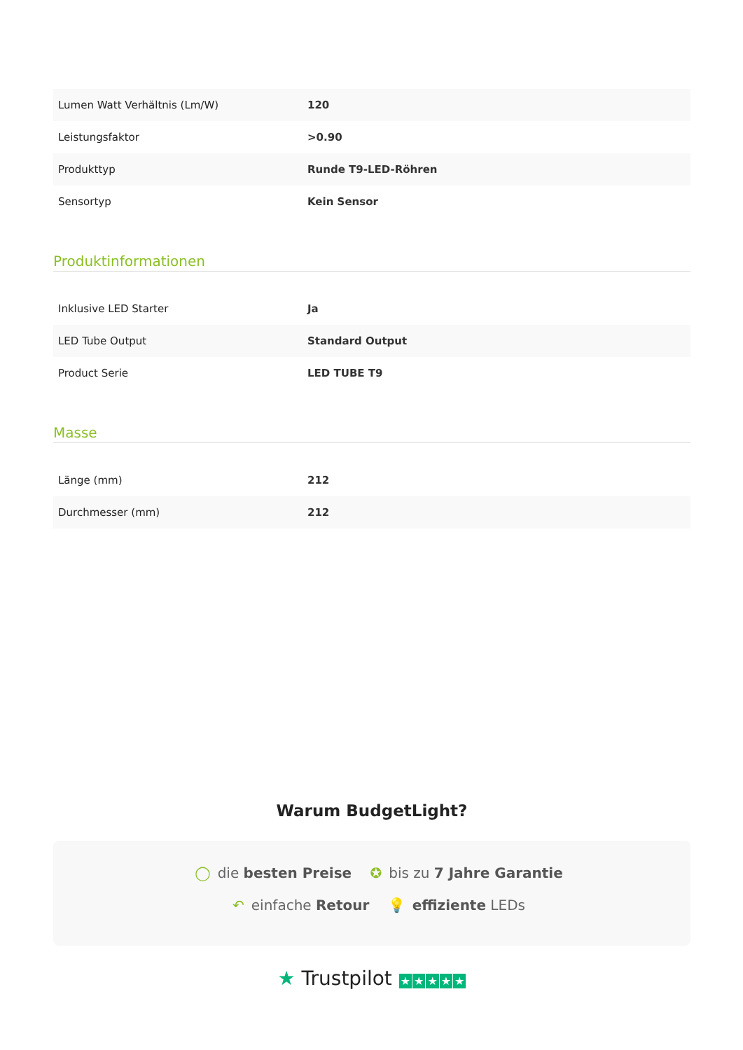| Lumen Watt Verhältnis (Lm/W) | 120 |
| Leistungsfaktor | >0.90 |
| Produkttyp | Runde T9-LED-Röhren |
| Sensortyp | Kein Sensor |
Produktinformationen
| Inklusive LED Starter | Ja |
| LED Tube Output | Standard Output |
| Product Serie | LED TUBE T9 |
Masse
| Länge (mm) | 212 |
| Durchmesser (mm) | 212 |
Warum BudgetLight?
◯ die besten Preise ✪ bis zu 7 Jahre Garantie
↶ einfache Retour 💡 effiziente LEDs
★ Trustpilot ★ ★ ★ ★ ★